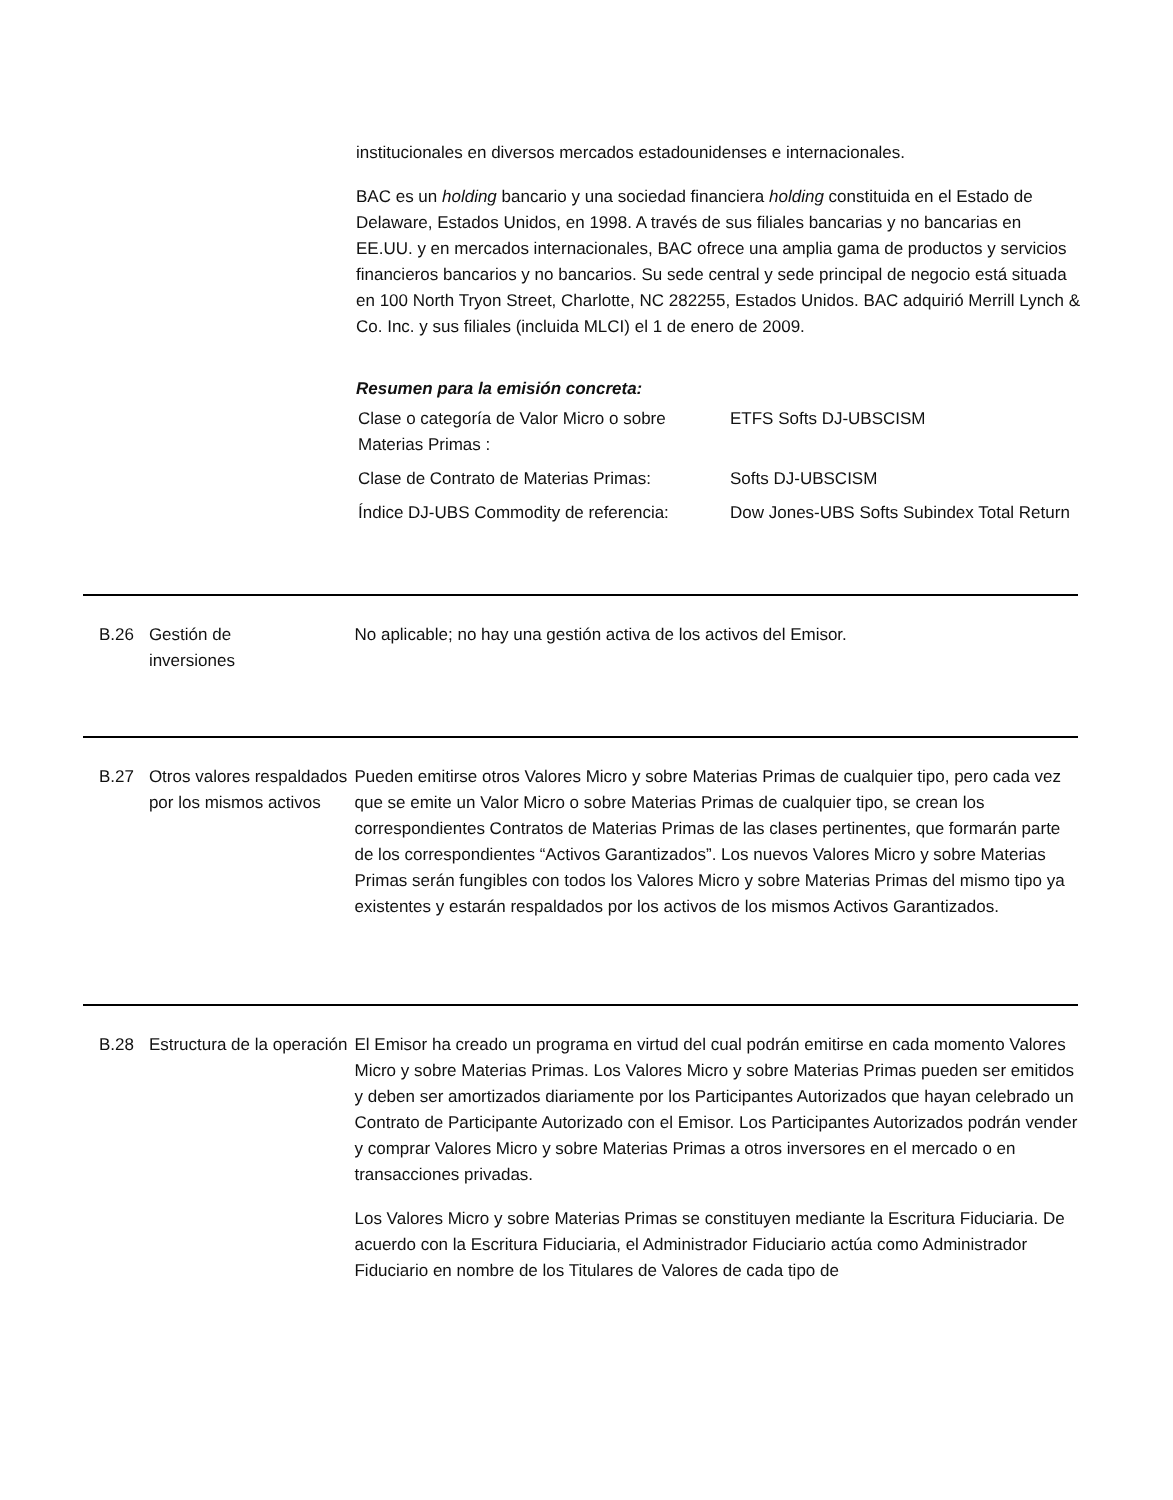institucionales en diversos mercados estadounidenses e internacionales.
BAC es un holding bancario y una sociedad financiera holding constituida en el Estado de Delaware, Estados Unidos, en 1998. A través de sus filiales bancarias y no bancarias en EE.UU. y en mercados internacionales, BAC ofrece una amplia gama de productos y servicios financieros bancarios y no bancarios. Su sede central y sede principal de negocio está situada en 100 North Tryon Street, Charlotte, NC 282255, Estados Unidos. BAC adquirió Merrill Lynch & Co. Inc. y sus filiales (incluida MLCI) el 1 de enero de 2009.
Resumen para la emisión concreta:
| Clase o categoría de Valor Micro o sobre Materias Primas : | ETFS Softs DJ-UBSCISM |
| Clase de Contrato de Materias Primas: | Softs DJ-UBSCISM |
| Índice DJ-UBS Commodity de referencia: | Dow Jones-UBS Softs Subindex Total Return |
B.26 Gestión de
inversiones
No aplicable; no hay una gestión activa de los activos del Emisor.
B.27 Otros valores respaldados por los mismos activos
Pueden emitirse otros Valores Micro y sobre Materias Primas de cualquier tipo, pero cada vez que se emite un Valor Micro o sobre Materias Primas de cualquier tipo, se crean los correspondientes Contratos de Materias Primas de las clases pertinentes, que formarán parte de los correspondientes “Activos Garantizados”. Los nuevos Valores Micro y sobre Materias Primas serán fungibles con todos los Valores Micro y sobre Materias Primas del mismo tipo ya existentes y estarán respaldados por los activos de los mismos Activos Garantizados.
B.28 Estructura de la operación
El Emisor ha creado un programa en virtud del cual podrán emitirse en cada momento Valores Micro y sobre Materias Primas. Los Valores Micro y sobre Materias Primas pueden ser emitidos y deben ser amortizados diariamente por los Participantes Autorizados que hayan celebrado un Contrato de Participante Autorizado con el Emisor. Los Participantes Autorizados podrán vender y comprar Valores Micro y sobre Materias Primas a otros inversores en el mercado o en transacciones privadas.
Los Valores Micro y sobre Materias Primas se constituyen mediante la Escritura Fiduciaria. De acuerdo con la Escritura Fiduciaria, el Administrador Fiduciario actúa como Administrador Fiduciario en nombre de los Titulares de Valores de cada tipo de